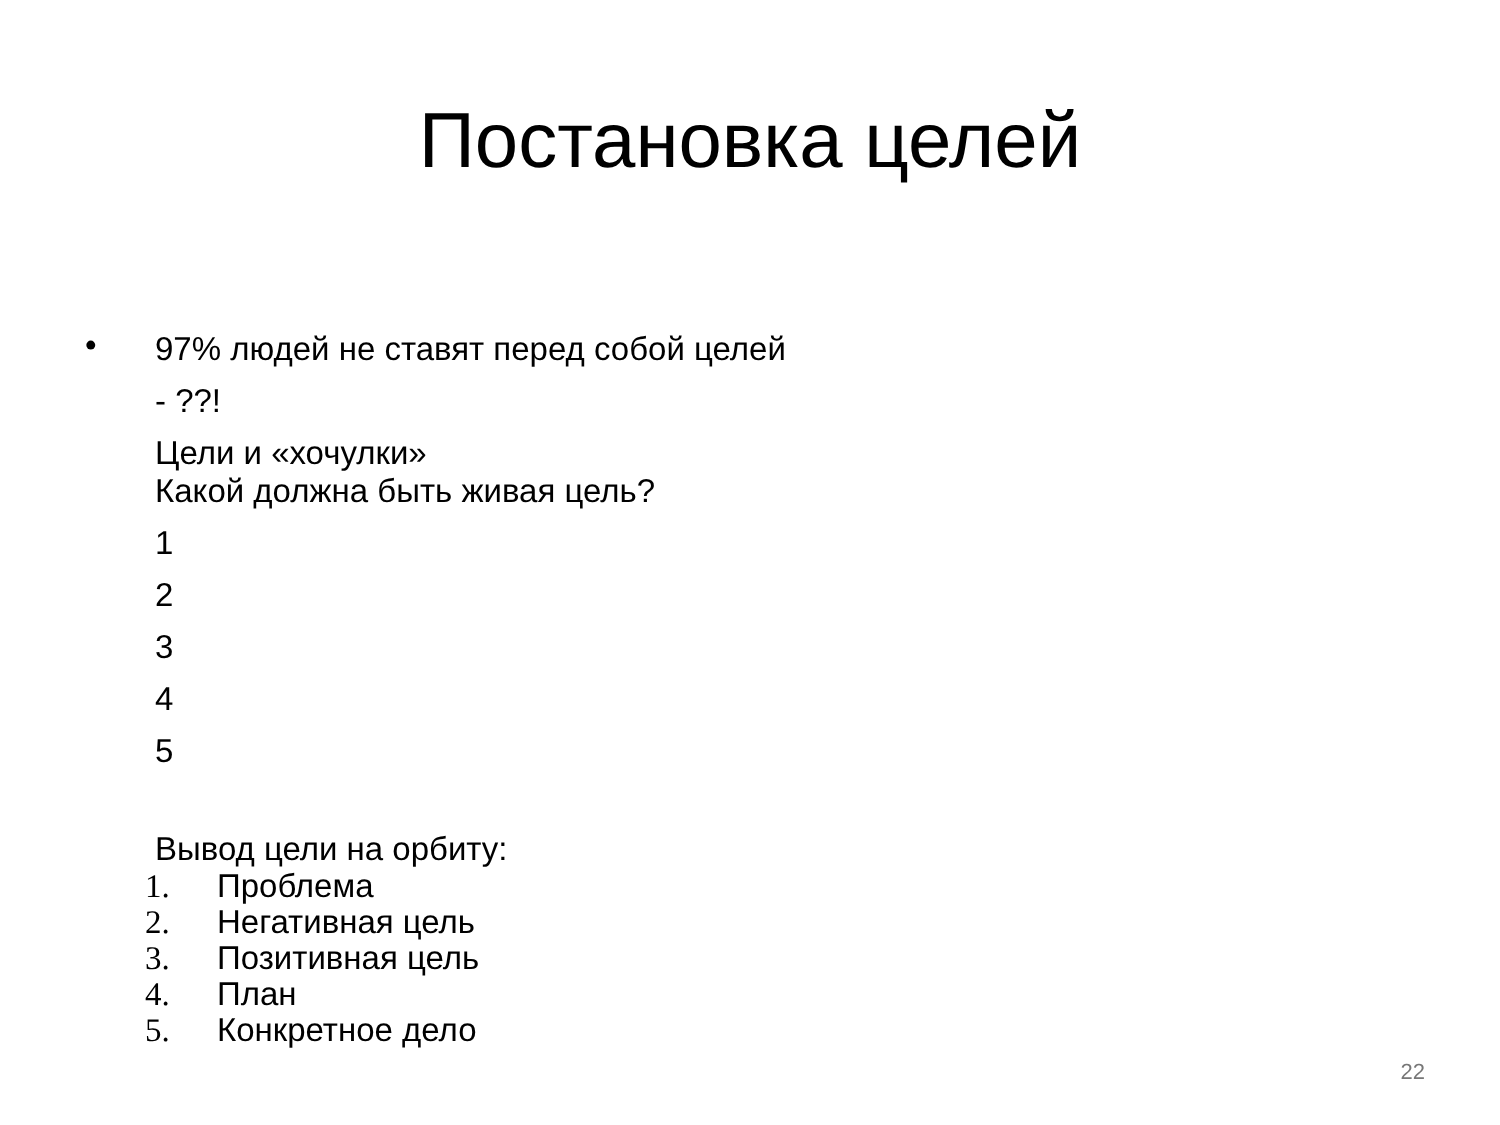Постановка целей
•
97% людей не ставят перед собой целей
- ??!
Цели и «хочулки»
Какой должна быть живая цель?
1
2
3
4
5
Вывод цели на орбиту:
1. Проблема
2. Негативная цель
3. Позитивная цель
4. План
5. Конкретное дело
22